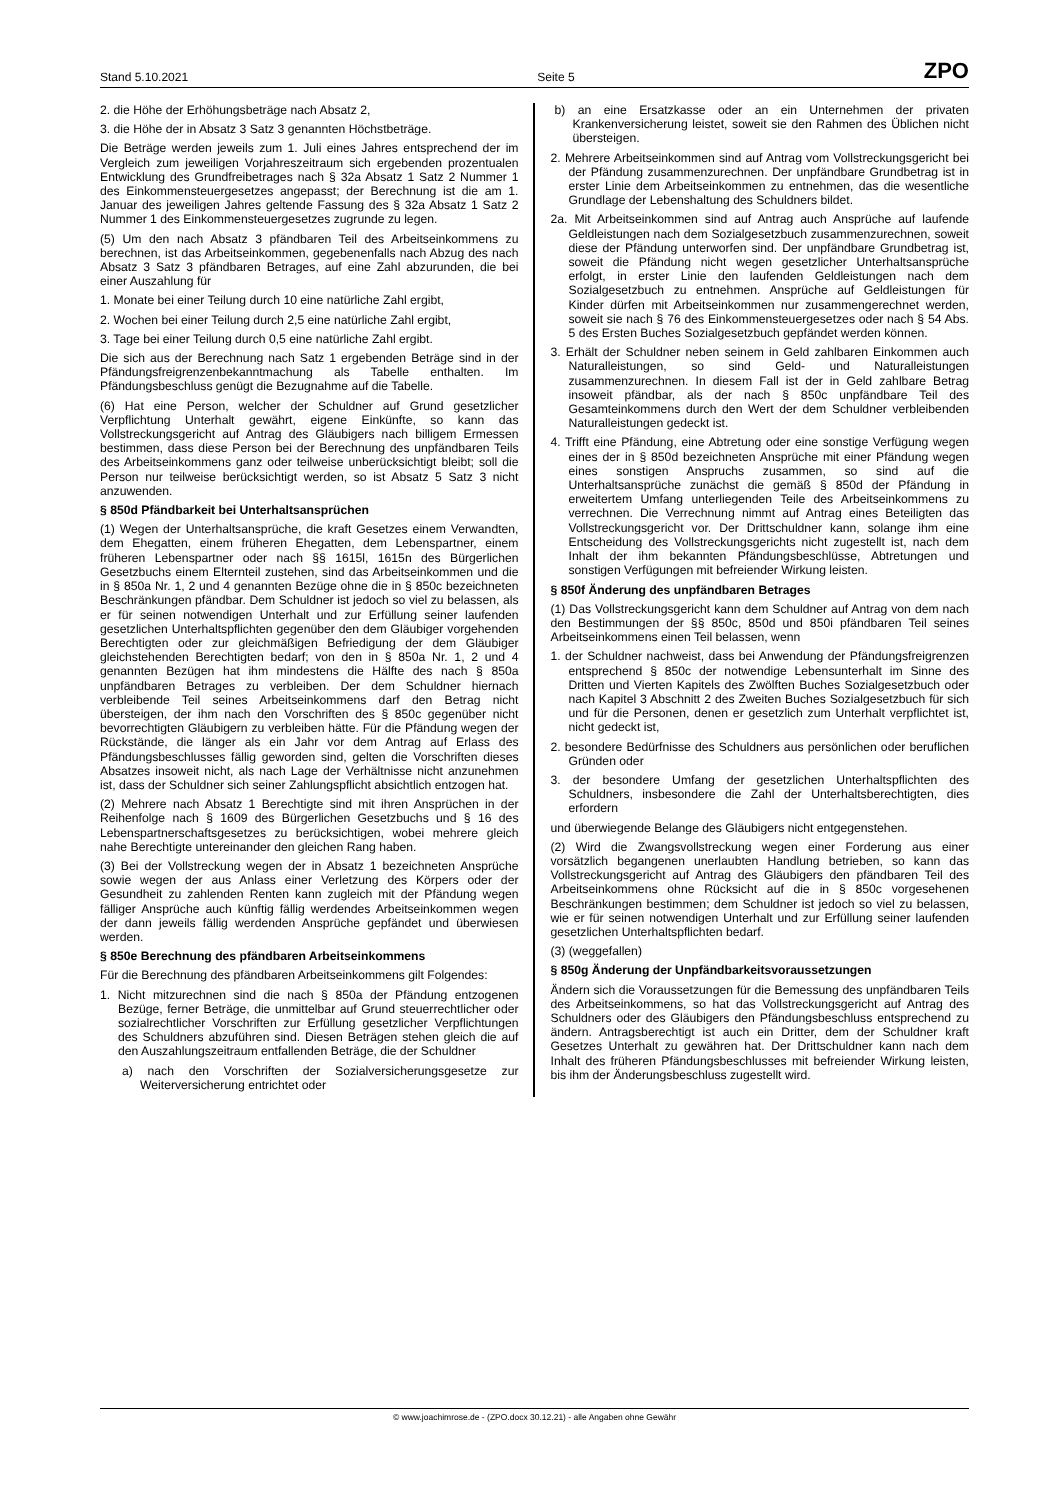Stand 5.10.2021 Seite 5 ZPO
2. die Höhe der Erhöhungsbeträge nach Absatz 2,
3. die Höhe der in Absatz 3 Satz 3 genannten Höchstbeträge.
Die Beträge werden jeweils zum 1. Juli eines Jahres entsprechend der im Vergleich zum jeweiligen Vorjahreszeitraum sich ergebenden prozentualen Entwicklung des Grundfreibetrages nach § 32a Absatz 1 Satz 2 Nummer 1 des Einkommensteuergesetzes angepasst; der Berechnung ist die am 1. Januar des jeweiligen Jahres geltende Fassung des § 32a Absatz 1 Satz 2 Nummer 1 des Einkommensteuergesetzes zugrunde zu legen.
(5) Um den nach Absatz 3 pfändbaren Teil des Arbeitseinkommens zu berechnen, ist das Arbeitseinkommen, gegebenenfalls nach Abzug des nach Absatz 3 Satz 3 pfändbaren Betrages, auf eine Zahl abzurunden, die bei einer Auszahlung für
1. Monate bei einer Teilung durch 10 eine natürliche Zahl ergibt,
2. Wochen bei einer Teilung durch 2,5 eine natürliche Zahl ergibt,
3. Tage bei einer Teilung durch 0,5 eine natürliche Zahl ergibt.
Die sich aus der Berechnung nach Satz 1 ergebenden Beträge sind in der Pfändungsfreigrenzenbekanntmachung als Tabelle enthalten. Im Pfändungsbeschluss genügt die Bezugnahme auf die Tabelle.
(6) Hat eine Person, welcher der Schuldner auf Grund gesetzlicher Verpflichtung Unterhalt gewährt, eigene Einkünfte, so kann das Vollstreckungsgericht auf Antrag des Gläubigers nach billigem Ermessen bestimmen, dass diese Person bei der Berechnung des unpfändbaren Teils des Arbeitseinkommens ganz oder teilweise unberücksichtigt bleibt; soll die Person nur teilweise berücksichtigt werden, so ist Absatz 5 Satz 3 nicht anzuwenden.
§ 850d Pfändbarkeit bei Unterhaltsansprüchen
(1) Wegen der Unterhaltsansprüche, die kraft Gesetzes einem Verwandten, dem Ehegatten, einem früheren Ehegatten, dem Lebenspartner, einem früheren Lebenspartner oder nach §§ 1615l, 1615n des Bürgerlichen Gesetzbuchs einem Elternteil zustehen, sind das Arbeitseinkommen und die in § 850a Nr. 1, 2 und 4 genannten Bezüge ohne die in § 850c bezeichneten Beschränkungen pfändbar. Dem Schuldner ist jedoch so viel zu belassen, als er für seinen notwendigen Unterhalt und zur Erfüllung seiner laufenden gesetzlichen Unterhaltspflichten gegenüber den dem Gläubiger vorgehenden Berechtigten oder zur gleichmäßigen Befriedigung der dem Gläubiger gleichstehenden Berechtigten bedarf; von den in § 850a Nr. 1, 2 und 4 genannten Bezügen hat ihm mindestens die Hälfte des nach § 850a unpfändbaren Betrages zu verbleiben. Der dem Schuldner hiernach verbleibende Teil seines Arbeitseinkommens darf den Betrag nicht übersteigen, der ihm nach den Vorschriften des § 850c gegenüber nicht bevorrechtigten Gläubigern zu verbleiben hätte. Für die Pfändung wegen der Rückstände, die länger als ein Jahr vor dem Antrag auf Erlass des Pfändungsbeschlusses fällig geworden sind, gelten die Vorschriften dieses Absatzes insoweit nicht, als nach Lage der Verhältnisse nicht anzunehmen ist, dass der Schuldner sich seiner Zahlungspflicht absichtlich entzogen hat.
(2) Mehrere nach Absatz 1 Berechtigte sind mit ihren Ansprüchen in der Reihenfolge nach § 1609 des Bürgerlichen Gesetzbuchs und § 16 des Lebenspartnerschaftsgesetzes zu berücksichtigen, wobei mehrere gleich nahe Berechtigte untereinander den gleichen Rang haben.
(3) Bei der Vollstreckung wegen der in Absatz 1 bezeichneten Ansprüche sowie wegen der aus Anlass einer Verletzung des Körpers oder der Gesundheit zu zahlenden Renten kann zugleich mit der Pfändung wegen fälliger Ansprüche auch künftig fällig werdendes Arbeitseinkommen wegen der dann jeweils fällig werdenden Ansprüche gepfändet und überwiesen werden.
§ 850e Berechnung des pfändbaren Arbeitseinkommens
Für die Berechnung des pfändbaren Arbeitseinkommens gilt Folgendes:
1. Nicht mitzurechnen sind die nach § 850a der Pfändung entzogenen Bezüge, ferner Beträge, die unmittelbar auf Grund steuerrechtlicher oder sozialrechtlicher Vorschriften zur Erfüllung gesetzlicher Verpflichtungen des Schuldners abzuführen sind. Diesen Beträgen stehen gleich die auf den Auszahlungszeitraum entfallenden Beträge, die der Schuldner
a) nach den Vorschriften der Sozialversicherungsgesetze zur Weiterversicherung entrichtet oder
b) an eine Ersatzkasse oder an ein Unternehmen der privaten Krankenversicherung leistet, soweit sie den Rahmen des Üblichen nicht übersteigen.
2. Mehrere Arbeitseinkommen sind auf Antrag vom Vollstreckungsgericht bei der Pfändung zusammenzurechnen. Der unpfändbare Grundbetrag ist in erster Linie dem Arbeitseinkommen zu entnehmen, das die wesentliche Grundlage der Lebenshaltung des Schuldners bildet.
2a. Mit Arbeitseinkommen sind auf Antrag auch Ansprüche auf laufende Geldleistungen nach dem Sozialgesetzbuch zusammenzurechnen, soweit diese der Pfändung unterworfen sind. Der unpfändbare Grundbetrag ist, soweit die Pfändung nicht wegen gesetzlicher Unterhaltsansprüche erfolgt, in erster Linie den laufenden Geldleistungen nach dem Sozialgesetzbuch zu entnehmen. Ansprüche auf Geldleistungen für Kinder dürfen mit Arbeitseinkommen nur zusammengerechnet werden, soweit sie nach § 76 des Einkommensteuergesetzes oder nach § 54 Abs. 5 des Ersten Buches Sozialgesetzbuch gepfändet werden können.
3. Erhält der Schuldner neben seinem in Geld zahlbaren Einkommen auch Naturalleistungen, so sind Geld- und Naturalleistungen zusammenzurechnen. In diesem Fall ist der in Geld zahlbare Betrag insoweit pfändbar, als der nach § 850c unpfändbare Teil des Gesamteinkommens durch den Wert der dem Schuldner verbleibenden Naturalleistungen gedeckt ist.
4. Trifft eine Pfändung, eine Abtretung oder eine sonstige Verfügung wegen eines der in § 850d bezeichneten Ansprüche mit einer Pfändung wegen eines sonstigen Anspruchs zusammen, so sind auf die Unterhaltsansprüche zunächst die gemäß § 850d der Pfändung in erweitertem Umfang unterliegenden Teile des Arbeitseinkommens zu verrechnen. Die Verrechnung nimmt auf Antrag eines Beteiligten das Vollstreckungsgericht vor. Der Drittschuldner kann, solange ihm eine Entscheidung des Vollstreckungsgerichts nicht zugestellt ist, nach dem Inhalt der ihm bekannten Pfändungsbeschlüsse, Abtretungen und sonstigen Verfügungen mit befreiender Wirkung leisten.
§ 850f Änderung des unpfändbaren Betrages
(1) Das Vollstreckungsgericht kann dem Schuldner auf Antrag von dem nach den Bestimmungen der §§ 850c, 850d und 850i pfändbaren Teil seines Arbeitseinkommens einen Teil belassen, wenn
1. der Schuldner nachweist, dass bei Anwendung der Pfändungsfreigrenzen entsprechend § 850c der notwendige Lebensunterhalt im Sinne des Dritten und Vierten Kapitels des Zwölften Buches Sozialgesetzbuch oder nach Kapitel 3 Abschnitt 2 des Zweiten Buches Sozialgesetzbuch für sich und für die Personen, denen er gesetzlich zum Unterhalt verpflichtet ist, nicht gedeckt ist,
2. besondere Bedürfnisse des Schuldners aus persönlichen oder beruflichen Gründen oder
3. der besondere Umfang der gesetzlichen Unterhaltspflichten des Schuldners, insbesondere die Zahl der Unterhaltsberechtigten, dies erfordern
und überwiegende Belange des Gläubigers nicht entgegenstehen.
(2) Wird die Zwangsvollstreckung wegen einer Forderung aus einer vorsätzlich begangenen unerlaubten Handlung betrieben, so kann das Vollstreckungsgericht auf Antrag des Gläubigers den pfändbaren Teil des Arbeitseinkommens ohne Rücksicht auf die in § 850c vorgesehenen Beschränkungen bestimmen; dem Schuldner ist jedoch so viel zu belassen, wie er für seinen notwendigen Unterhalt und zur Erfüllung seiner laufenden gesetzlichen Unterhaltspflichten bedarf.
(3) (weggefallen)
§ 850g Änderung der Unpfändbarkeitsvoraussetzungen
Ändern sich die Voraussetzungen für die Bemessung des unpfändbaren Teils des Arbeitseinkommens, so hat das Vollstreckungsgericht auf Antrag des Schuldners oder des Gläubigers den Pfändungsbeschluss entsprechend zu ändern. Antragsberechtigt ist auch ein Dritter, dem der Schuldner kraft Gesetzes Unterhalt zu gewähren hat. Der Drittschuldner kann nach dem Inhalt des früheren Pfändungsbeschlusses mit befreiender Wirkung leisten, bis ihm der Änderungsbeschluss zugestellt wird.
© www.joachimrose.de - (ZPO.docx 30.12.21) - alle Angaben ohne Gewähr